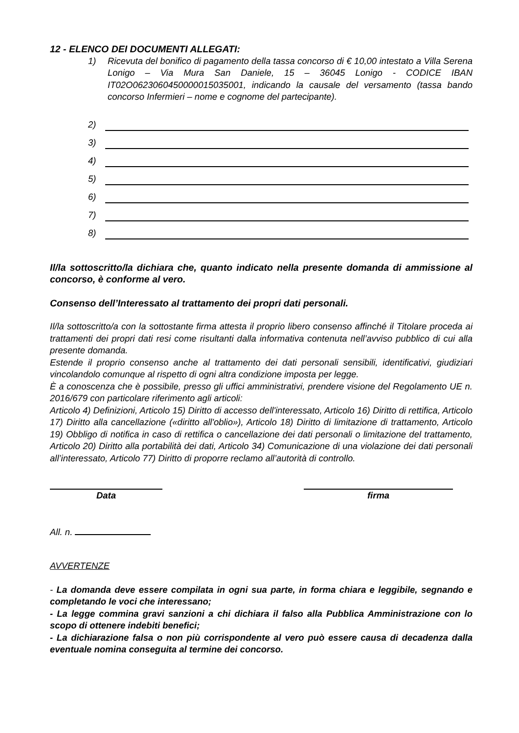12 - ELENCO DEI DOCUMENTI ALLEGATI:
1) Ricevuta del bonifico di pagamento della tassa concorso di € 10,00 intestato a Villa Serena Lonigo – Via Mura San Daniele, 15 – 36045 Lonigo - CODICE IBAN IT02O0623060450000015035001, indicando la causale del versamento (tassa bando concorso Infermieri – nome e cognome del partecipante).
2)
3)
4)
5)
6)
7)
8)
Il/la sottoscritto/la dichiara che, quanto indicato nella presente domanda di ammissione al concorso, è conforme al vero.
Consenso dell’Interessato al trattamento dei propri dati personali.
Il/la sottoscritto/a con la sottostante firma attesta il proprio libero consenso affinché il Titolare proceda ai trattamenti dei propri dati resi come risultanti dalla informativa contenuta nell’avviso pubblico di cui alla presente domanda.
Estende il proprio consenso anche al trattamento dei dati personali sensibili, identificativi, giudiziari vincolandolo comunque al rispetto di ogni altra condizione imposta per legge.
È a conoscenza che è possibile, presso gli uffici amministrativi, prendere visione del Regolamento UE n. 2016/679 con particolare riferimento agli articoli:
Articolo 4) Definizioni, Articolo 15) Diritto di accesso dell'interessato, Articolo 16) Diritto di rettifica, Articolo 17) Diritto alla cancellazione («diritto all'oblio»), Articolo 18) Diritto di limitazione di trattamento, Articolo 19) Obbligo di notifica in caso di rettifica o cancellazione dei dati personali o limitazione del trattamento, Articolo 20) Diritto alla portabilità dei dati, Articolo 34) Comunicazione di una violazione dei dati personali all’interessato, Articolo 77) Diritto di proporre reclamo all’autorità di controllo.
Data firma
All. n.
AVVERTENZE
- La domanda deve essere compilata in ogni sua parte, in forma chiara e leggibile, segnando e completando le voci che interessano;
- La legge commina gravi sanzioni a chi dichiara il falso alla Pubblica Amministrazione con lo scopo di ottenere indebiti benefici;
- La dichiarazione falsa o non più corrispondente al vero può essere causa di decadenza dalla eventuale nomina conseguita al termine dei concorso.